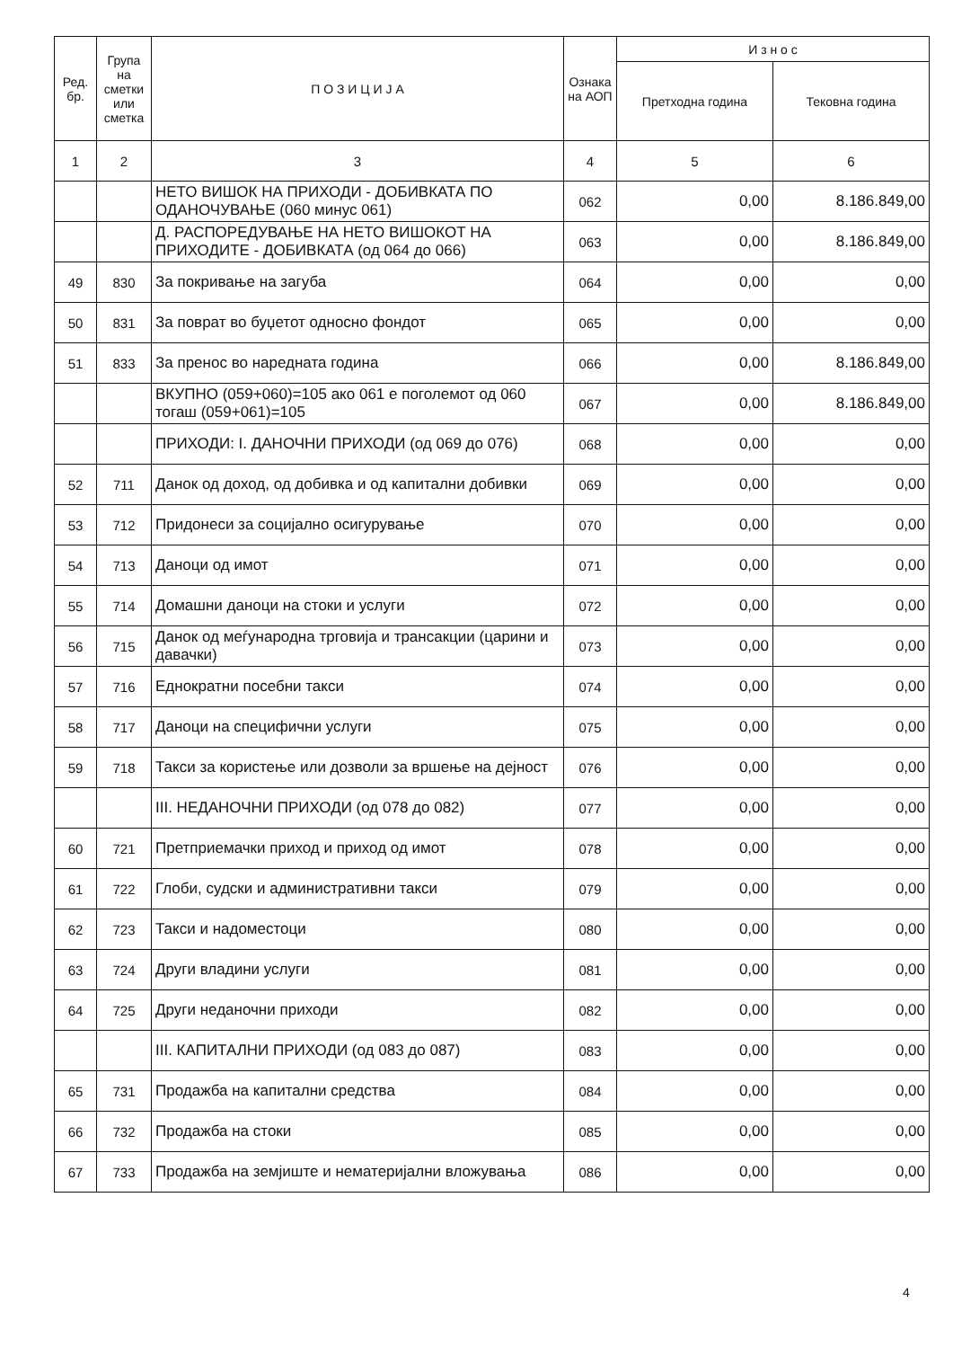| Ред. бр. | Група на сметки или сметка | П О З И Ц И Ј А | Ознака на АОП | И з н о с | |
| --- | --- | --- | --- | --- | --- |
| | | | | Претходна година | Тековна година |
| 1 | 2 | 3 | 4 | 5 | 6 |
| | | НЕТО ВИШОК НА ПРИХОДИ - ДОБИВКАТА ПО ОДАНОЧУВАЊЕ (060 минус 061) | 062 | 0,00 | 8.186.849,00 |
| | | Д. РАСПОРЕДУВАЊЕ НА НЕТО ВИШОКОТ НА ПРИХОДИТЕ - ДОБИВКАТА (од 064 до 066) | 063 | 0,00 | 8.186.849,00 |
| 49 | 830 | За покривање на загуба | 064 | 0,00 | 0,00 |
| 50 | 831 | За поврат во буџетот односно фондот | 065 | 0,00 | 0,00 |
| 51 | 833 | За пренос во наредната година | 066 | 0,00 | 8.186.849,00 |
| | | ВКУПНО (059+060)=105 ако 061 е поголемот од 060 тогаш (059+061)=105 | 067 | 0,00 | 8.186.849,00 |
| | | ПРИХОДИ: I. ДАНОЧНИ ПРИХОДИ (од 069 до 076) | 068 | 0,00 | 0,00 |
| 52 | 711 | Данок од доход, од добивка и од капитални добивки | 069 | 0,00 | 0,00 |
| 53 | 712 | Придонеси за социјално осигурување | 070 | 0,00 | 0,00 |
| 54 | 713 | Даноци од имот | 071 | 0,00 | 0,00 |
| 55 | 714 | Домашни даноци на стоки и услуги | 072 | 0,00 | 0,00 |
| 56 | 715 | Данок од меѓународна трговија и трансакции (царини и давачки) | 073 | 0,00 | 0,00 |
| 57 | 716 | Еднократни посебни такси | 074 | 0,00 | 0,00 |
| 58 | 717 | Даноци на специфични услуги | 075 | 0,00 | 0,00 |
| 59 | 718 | Такси за користење или дозволи за вршење на дејност | 076 | 0,00 | 0,00 |
| | | III. НЕДАНОЧНИ ПРИХОДИ (од 078 до 082) | 077 | 0,00 | 0,00 |
| 60 | 721 | Претприемачки приход и приход од имот | 078 | 0,00 | 0,00 |
| 61 | 722 | Глоби, судски и административни такси | 079 | 0,00 | 0,00 |
| 62 | 723 | Такси и надоместоци | 080 | 0,00 | 0,00 |
| 63 | 724 | Други владини услуги | 081 | 0,00 | 0,00 |
| 64 | 725 | Други неданочни приходи | 082 | 0,00 | 0,00 |
| | | III. КАПИТАЛНИ ПРИХОДИ (од 083 до 087) | 083 | 0,00 | 0,00 |
| 65 | 731 | Продажба на капитални средства | 084 | 0,00 | 0,00 |
| 66 | 732 | Продажба на стоки | 085 | 0,00 | 0,00 |
| 67 | 733 | Продажба на земјиште и нематеријални вложувања | 086 | 0,00 | 0,00 |
4